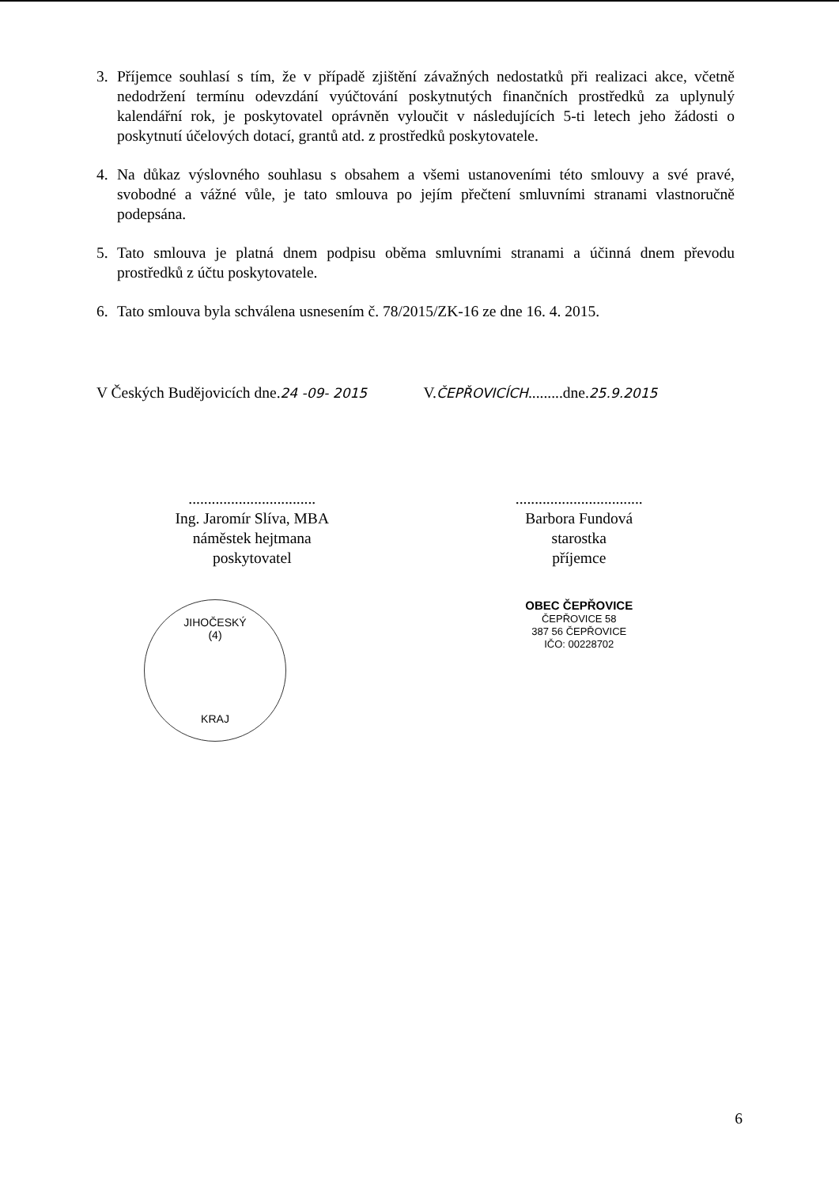3. Příjemce souhlasí s tím, že v případě zjištění závažných nedostatků při realizaci akce, včetně nedodržení termínu odevzdání vyúčtování poskytnutých finančních prostředků za uplynulý kalendářní rok, je poskytovatel oprávněn vyloučit v následujících 5-ti letech jeho žádosti o poskytnutí účelových dotací, grantů atd. z prostředků poskytovatele.
4. Na důkaz výslovného souhlasu s obsahem a všemi ustanoveními této smlouvy a své pravé, svobodné a vážné vůle, je tato smlouva po jejím přečtení smluvními stranami vlastnoručně podepsána.
5. Tato smlouva je platná dnem podpisu oběma smluvními stranami a účinná dnem převodu prostředků z účtu poskytovatele.
6. Tato smlouva byla schválena usnesením č. 78/2015/ZK-16 ze dne 16. 4. 2015.
V Českých Budějovicích dne.24 -09- 2015
.................................
Ing. Jaromír Slíva, MBA
náměstek hejtmana
poskytovatel
JIHOČESKÝ
(4)
KRAJ
V.ČEPŘOVICÍCH.........dne.25.9.2015
.................................
Barbora Fundová
starostka
příjemce
OBEC ČEPŘOVICE
ČEPŘOVICE 58
387 56 ČEPŘOVICE
IČO: 00228702
6